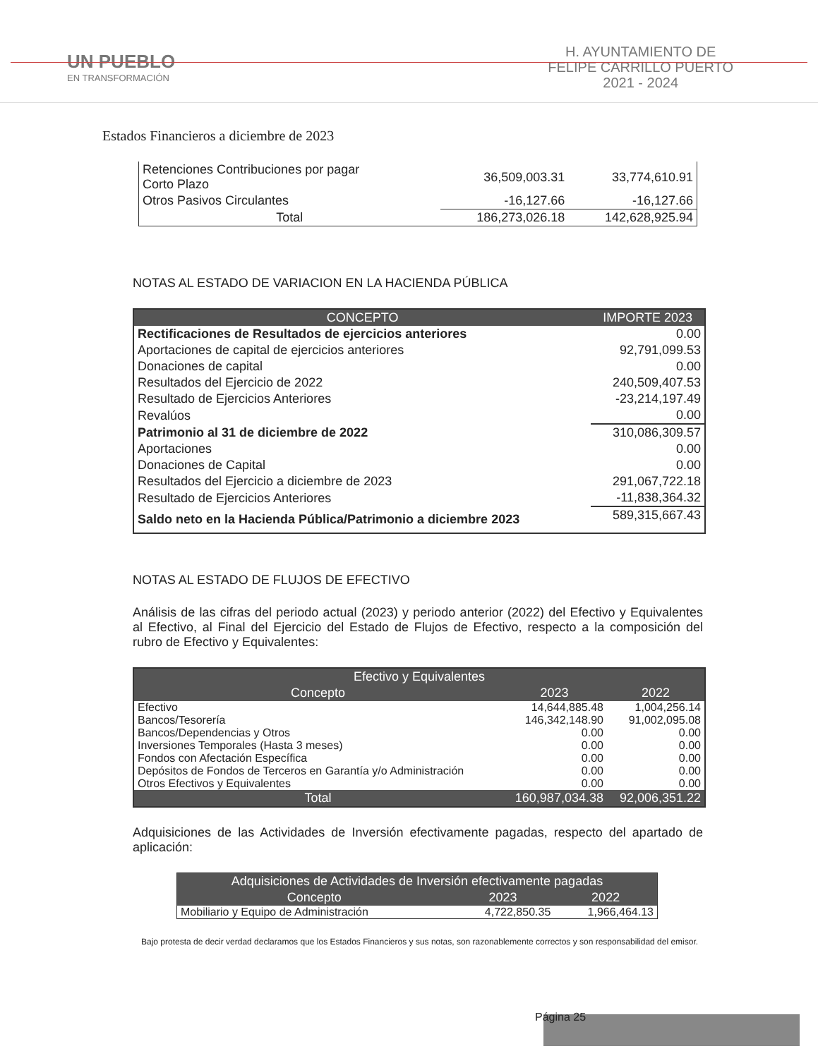UN PUEBLO
EN TRANSFORMACIÓN
H. AYUNTAMIENTO DE
FELIPE CARRILLO PUERTO
2021 - 2024
Estados Financieros a diciembre de 2023
| Retenciones Contribuciones por pagar Corto Plazo | 36,509,003.31 | 33,774,610.91 |
| Otros Pasivos Circulantes | -16,127.66 | -16,127.66 |
| Total | 186,273,026.18 | 142,628,925.94 |
NOTAS AL ESTADO DE VARIACION EN LA HACIENDA PÚBLICA
| CONCEPTO | IMPORTE 2023 |
| --- | --- |
| Rectificaciones de Resultados de ejercicios anteriores | 0.00 |
| Aportaciones de capital de ejercicios anteriores | 92,791,099.53 |
| Donaciones de capital | 0.00 |
| Resultados del Ejercicio de 2022 | 240,509,407.53 |
| Resultado de Ejercicios Anteriores | -23,214,197.49 |
| Revalúos | 0.00 |
| Patrimonio al 31 de diciembre de 2022 | 310,086,309.57 |
| Aportaciones | 0.00 |
| Donaciones de Capital | 0.00 |
| Resultados del Ejercicio a diciembre de 2023 | 291,067,722.18 |
| Resultado de Ejercicios Anteriores | -11,838,364.32 |
| Saldo neto en la Hacienda Pública/Patrimonio a diciembre 2023 | 589,315,667.43 |
NOTAS AL ESTADO DE FLUJOS DE EFECTIVO
Análisis de las cifras del periodo actual (2023) y periodo anterior (2022) del Efectivo y Equivalentes al Efectivo, al Final del Ejercicio del Estado de Flujos de Efectivo, respecto a la composición del rubro de Efectivo y Equivalentes:
| Efectivo y Equivalentes | | |
| --- | --- | --- |
| Concepto | 2023 | 2022 |
| Efectivo | 14,644,885.48 | 1,004,256.14 |
| Bancos/Tesorería | 146,342,148.90 | 91,002,095.08 |
| Bancos/Dependencias y Otros | 0.00 | 0.00 |
| Inversiones Temporales (Hasta 3 meses) | 0.00 | 0.00 |
| Fondos con Afectación Específica | 0.00 | 0.00 |
| Depósitos de Fondos de Terceros en Garantía y/o Administración | 0.00 | 0.00 |
| Otros Efectivos y Equivalentes | 0.00 | 0.00 |
| Total | 160,987,034.38 | 92,006,351.22 |
Adquisiciones de las Actividades de Inversión efectivamente pagadas, respecto del apartado de aplicación:
| Adquisiciones de Actividades de Inversión efectivamente pagadas | | |
| --- | --- | --- |
| Concepto | 2023 | 2022 |
| Mobiliario y Equipo de Administración | 4,722,850.35 | 1,966,464.13 |
Bajo protesta de decir verdad declaramos que los Estados Financieros y sus notas, son razonablemente correctos y son responsabilidad del emisor.
Página 25